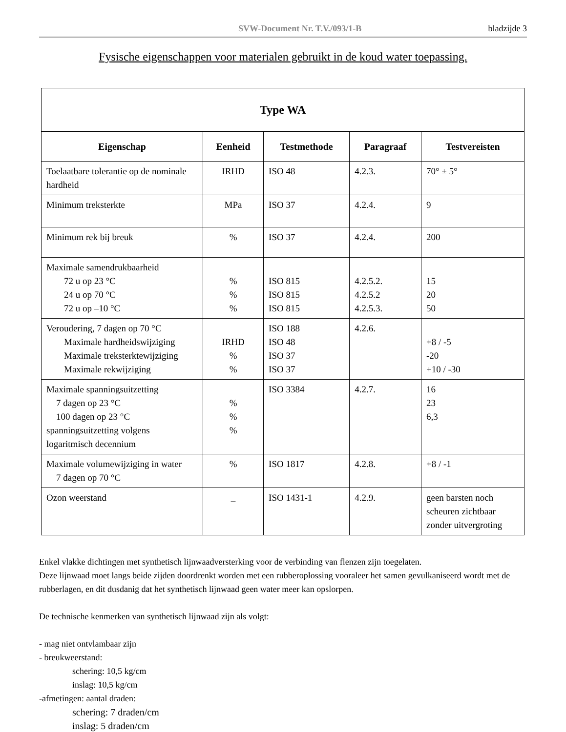SVW-Document Nr. T.V./093/1-B bladzijde 3
Fysische eigenschappen voor materialen gebruikt in de koud water toepassing.
| Type WA | | | | |
| --- | --- | --- | --- | --- |
| Eigenschap | Eenheid | Testmethode | Paragraaf | Testvereisten |
| Toelaatbare tolerantie op de nominale hardheid | IRHD | ISO 48 | 4.2.3. | 70° ± 5° |
| Minimum treksterkte | MPa | ISO 37 | 4.2.4. | 9 |
| Minimum rek bij breuk | % | ISO 37 | 4.2.4. | 200 |
| Maximale samendrukbaarheid 72 u op 23 °C 24 u op 70 °C 72 u op –10 °C | % % % | ISO 815 ISO 815 ISO 815 | 4.2.5.2. 4.2.5.2 4.2.5.3. | 15 20 50 |
| Veroudering, 7 dagen op 70 °C Maximale hardheidswijziging Maximale treksterktewijziging Maximale rekwijziging | IRHD % % | ISO 188 ISO 48 ISO 37 ISO 37 | 4.2.6. | +8 / -5 -20 +10 / -30 |
| Maximale spanningsuitzetting 7 dagen op 23 °C 100 dagen op 23 °C spanningsuitzetting volgens logaritmisch decennium | % % % | ISO 3384 | 4.2.7. | 16 23 6,3 |
| Maximale volumewijziging in water 7 dagen op 70 °C | % | ISO 1817 | 4.2.8. | +8 / -1 |
| Ozon weerstand | _ | ISO 1431-1 | 4.2.9. | geen barsten noch scheuren zichtbaar zonder uitvergroting |
Enkel vlakke dichtingen met synthetisch lijnwaadversterking voor de verbinding van flenzen zijn toegelaten.
Deze lijnwaad moet langs beide zijden doordrenkt worden met een rubberoplossing vooraleer het samen gevulkaniseerd wordt met de rubberlagen, en dit dusdanig dat het synthetisch lijnwaad geen water meer kan opslorpen.
De technische kenmerken van synthetisch lijnwaad zijn als volgt:
- mag niet ontvlambaar zijn
- breukweerstand:
schering: 10,5 kg/cm
inslag: 10,5 kg/cm
-afmetingen: aantal draden:
schering: 7 draden/cm
inslag: 5 draden/cm